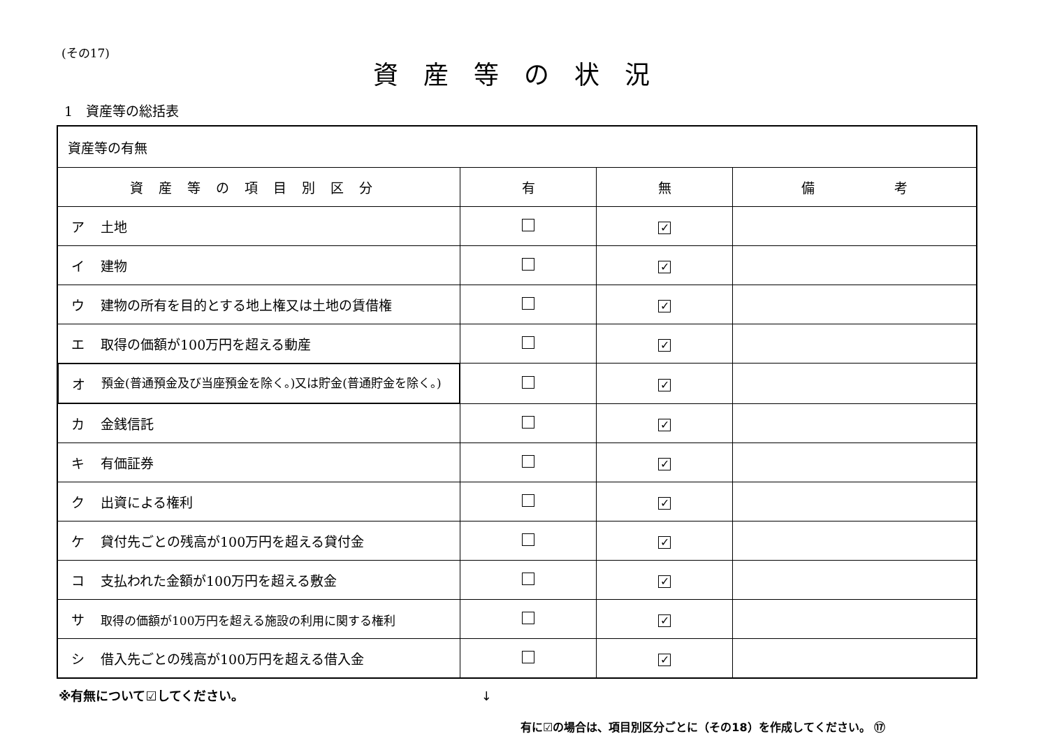(その17)
資産等の状況
1　資産等の総括表
| 資産等の有無 | | | |
| 資産等の項目別区分 | 有 | 無 | 備 考 |
| ア 土地 | | ✓ | |
| イ 建物 | | ✓ | |
| ウ 建物の所有を目的とする地上権又は土地の賃借権 | | ✓ | |
| エ 取得の価額が100万円を超える動産 | | ✓ | |
| オ 預金(普通預金及び当座預金を除く。)又は貯金(普通貯金を除く。) | | ✓ | |
| カ 金銭信託 | | ✓ | |
| キ 有価証券 | | ✓ | |
| ク 出資による権利 | | ✓ | |
| ケ 貸付先ごとの残高が100万円を超える貸付金 | | ✓ | |
| コ 支払われた金額が100万円を超える敷金 | | ✓ | |
| サ 取得の価額が100万円を超える施設の利用に関する権利 | | ✓ | |
| シ 借入先ごとの残高が100万円を超える借入金 | | ✓ | |
※有無について☑してください。 ↓
有に☑の場合は、項目別区分ごとに（その18）を作成してください。 ⑰